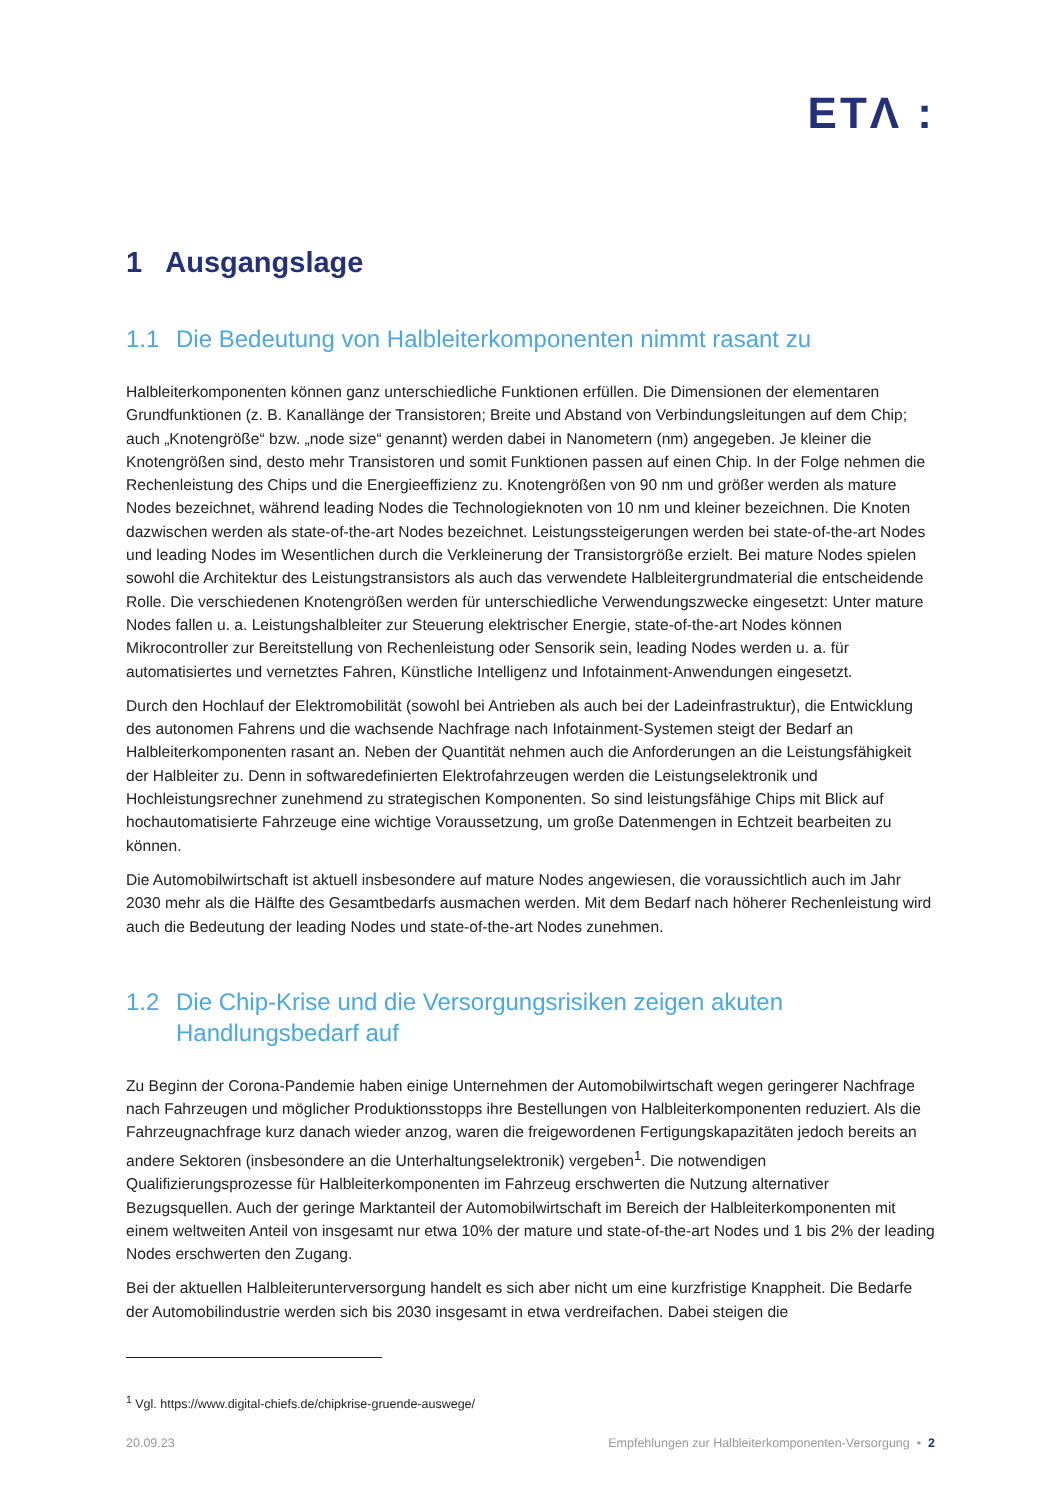ETΛ :
1 Ausgangslage
1.1 Die Bedeutung von Halbleiterkomponenten nimmt rasant zu
Halbleiterkomponenten können ganz unterschiedliche Funktionen erfüllen. Die Dimensionen der elementaren Grundfunktionen (z. B. Kanallänge der Transistoren; Breite und Abstand von Verbindungsleitungen auf dem Chip; auch „Knotengröße“ bzw. „node size“ genannt) werden dabei in Nanometern (nm) angegeben. Je kleiner die Knotengrößen sind, desto mehr Transistoren und somit Funktionen passen auf einen Chip. In der Folge nehmen die Rechenleistung des Chips und die Energieeffizienz zu. Knotengrößen von 90 nm und größer werden als mature Nodes bezeichnet, während leading Nodes die Technologieknoten von 10 nm und kleiner bezeichnen. Die Knoten dazwischen werden als state-of-the-art Nodes bezeichnet. Leistungssteigerungen werden bei state-of-the-art Nodes und leading Nodes im Wesentlichen durch die Verkleinerung der Transistorgröße erzielt. Bei mature Nodes spielen sowohl die Architektur des Leistungstransistors als auch das verwendete Halbleitergrundmaterial die entscheidende Rolle. Die verschiedenen Knotengrößen werden für unterschiedliche Verwendungszwecke eingesetzt: Unter mature Nodes fallen u. a. Leistungshalbleiter zur Steuerung elektrischer Energie, state-of-the-art Nodes können Mikrocontroller zur Bereitstellung von Rechenleistung oder Sensorik sein, leading Nodes werden u. a. für automatisiertes und vernetztes Fahren, Künstliche Intelligenz und Infotainment-Anwendungen eingesetzt.
Durch den Hochlauf der Elektromobilität (sowohl bei Antrieben als auch bei der Ladeinfrastruktur), die Entwicklung des autonomen Fahrens und die wachsende Nachfrage nach Infotainment-Systemen steigt der Bedarf an Halbleiterkomponenten rasant an. Neben der Quantität nehmen auch die Anforderungen an die Leistungsfähigkeit der Halbleiter zu. Denn in softwaredefinierten Elektrofahrzeugen werden die Leistungselektronik und Hochleistungsrechner zunehmend zu strategischen Komponenten. So sind leistungsfähige Chips mit Blick auf hochautomatisierte Fahrzeuge eine wichtige Voraussetzung, um große Datenmengen in Echtzeit bearbeiten zu können.
Die Automobilwirtschaft ist aktuell insbesondere auf mature Nodes angewiesen, die voraussichtlich auch im Jahr 2030 mehr als die Hälfte des Gesamtbedarfs ausmachen werden. Mit dem Bedarf nach höherer Rechenleistung wird auch die Bedeutung der leading Nodes und state-of-the-art Nodes zunehmen.
1.2 Die Chip-Krise und die Versorgungsrisiken zeigen akuten Handlungsbedarf auf
Zu Beginn der Corona-Pandemie haben einige Unternehmen der Automobilwirtschaft wegen geringerer Nachfrage nach Fahrzeugen und möglicher Produktionsstopps ihre Bestellungen von Halbleiterkomponenten reduziert. Als die Fahrzeugnachfrage kurz danach wieder anzog, waren die freigewordenen Fertigungskapazitäten jedoch bereits an andere Sektoren (insbesondere an die Unterhaltungselektronik) vergeben<sup>1</sup>. Die notwendigen Qualifizierungsprozesse für Halbleiterkomponenten im Fahrzeug erschwerten die Nutzung alternativer Bezugsquellen. Auch der geringe Marktanteil der Automobilwirtschaft im Bereich der Halbleiterkomponenten mit einem weltweiten Anteil von insgesamt nur etwa 10% der mature und state-of-the-art Nodes und 1 bis 2% der leading Nodes erschwerten den Zugang.
Bei der aktuellen Halbleiterunterversorgung handelt es sich aber nicht um eine kurzfristige Knappheit. Die Bedarfe der Automobilindustrie werden sich bis 2030 insgesamt in etwa verdreifachen. Dabei steigen die
<sup>1</sup> Vgl. https://www.digital-chiefs.de/chipkrise-gruende-auswege/
20.09.23 Empfehlungen zur Halbleiterkomponenten-Versorgung • 2